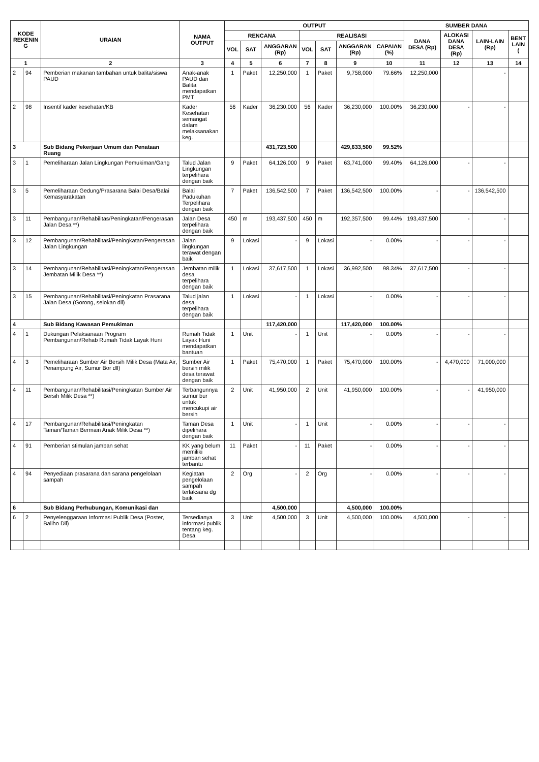| KODE REKENIN G | | URAIAN | NAMA OUTPUT | OUTPUT | | | | | | | SUMBER DANA | | | |
| --- | --- | --- | --- | --- | --- | --- | --- | --- | --- | --- | --- | --- | --- | --- |
| | | | | RENCANA | | | REALISASI | | | | DANA DESA (Rp) | ALOKASI DANA DESA (Rp) | LAIN-LAIN (Rp) | BENT LAIN ( |
| | | | | VOL | SAT | ANGGARAN (Rp) | VOL | SAT | ANGGARAN (Rp) | CAPAIAN (%) | | | | |
| 1 | | 2 | 3 | 4 | 5 | 6 | 7 | 8 | 9 | 10 | 11 | 12 | 13 | 14 |
| 2 | 94 | Pemberian makanan tambahan untuk balita/siswa PAUD | Anak-anak PAUD dan Balita mendapatkan PMT | 1 | Paket | 12,250,000 | 1 | Paket | 9,758,000 | 79.66% | 12,250,000 | | - | |
| 2 | 98 | Insentif kader kesehatan/KB | Kader Kesehatan semangat dalam melaksanakan keg. | 56 | Kader | 36,230,000 | 56 | Kader | 36,230,000 | 100.00% | 36,230,000 | - | - | |
| 3 | | Sub Bidang Pekerjaan Umum dan Penataan Ruang | | | | 431,723,500 | | | 429,633,500 | 99.52% | | | | |
| 3 | 1 | Pemeliharaan Jalan Lingkungan Pemukiman/Gang | Talud Jalan Lingkungan terpelihara dengan baik | 9 | Paket | 64,126,000 | 9 | Paket | 63,741,000 | 99.40% | 64,126,000 | - | - | |
| 3 | 5 | Pemeliharaan Gedung/Prasarana Balai Desa/Balai Kemasyarakatan | Balai Padukuhan Terpelihara dengan baik | 7 | Paket | 136,542,500 | 7 | Paket | 136,542,500 | 100.00% | - | - | 136,542,500 | |
| 3 | 11 | Pembangunan/Rehabilitas/Peningkatan/Pengerasan Jalan Desa **) | Jalan Desa terpelihara dengan baik | 450 | m | 193,437,500 | 450 | m | 192,357,500 | 99.44% | 193,437,500 | - | - | |
| 3 | 12 | Pembangunan/Rehabilitasi/Peningkatan/Pengerasan Jalan Lingkungan | Jalan lingkungan terawat dengan baik | 9 | Lokasi | - | 9 | Lokasi | - | 0.00% | - | - | - | |
| 3 | 14 | Pembangunan/Rehabilitasi/Peningkatan/Pengerasan Jembatan Milik Desa **) | Jembatan milik desa terpelihara dengan baik | 1 | Lokasi | 37,617,500 | 1 | Lokasi | 36,992,500 | 98.34% | 37,617,500 | - | - | |
| 3 | 15 | Pembangunan/Rehabilitasi/Peningkatan Prasarana Jalan Desa (Gorong, selokan dll) | Talud jalan desa terpelihara dengan baik | 1 | Lokasi | - | 1 | Lokasi | - | 0.00% | - | - | - | |
| 4 | | Sub Bidang Kawasan Pemukiman | | | | 117,420,000 | | | 117,420,000 | 100.00% | | | | |
| 4 | 1 | Dukungan Pelaksanaan Program Pembangunan/Rehab Rumah Tidak Layak Huni | Rumah Tidak Layak Huni mendapatkan bantuan | 1 | Unit | - | 1 | Unit | - | 0.00% | - | - | - | |
| 4 | 3 | Pemeliharaan Sumber Air Bersih Milik Desa (Mata Air, Penampung Air, Sumur Bor dll) | Sumber Air bersih milik desa terawat dengan baik | 1 | Paket | 75,470,000 | 1 | Paket | 75,470,000 | 100.00% | - | 4,470,000 | 71,000,000 | |
| 4 | 11 | Pembangunan/Rehabilitasi/Peningkatan Sumber Air Bersih Milik Desa **) | Terbangunnya sumur bur untuk mencukupi air bersih | 2 | Unit | 41,950,000 | 2 | Unit | 41,950,000 | 100.00% | - | - | 41,950,000 | |
| 4 | 17 | Pembangunan/Rehabilitasi/Peningkatan Taman/Taman Bermain Anak Milik Desa **) | Taman Desa dipelihara dengan baik | 1 | Unit | - | 1 | Unit | - | 0.00% | - | - | - | |
| 4 | 91 | Pemberian stimulan jamban sehat | KK yang belum memiliki jamban sehat terbantu | 11 | Paket | - | 11 | Paket | - | 0.00% | - | - | - | |
| 4 | 94 | Penyediaan prasarana dan sarana pengelolaan sampah | Kegiatan pengelolaan sampah terlaksana dg baik | 2 | Org | - | 2 | Org | - | 0.00% | - | - | - | |
| 6 | | Sub Bidang Perhubungan, Komunikasi dan | | | | 4,500,000 | | | 4,500,000 | 100.00% | | | | |
| 6 | 2 | Penyelenggaraan Informasi Publik Desa (Poster, Baliho Dll) | Tersedianya informasi publik tentang keg. Desa | 3 | Unit | 4,500,000 | 3 | Unit | 4,500,000 | 100.00% | 4,500,000 | - | - | |